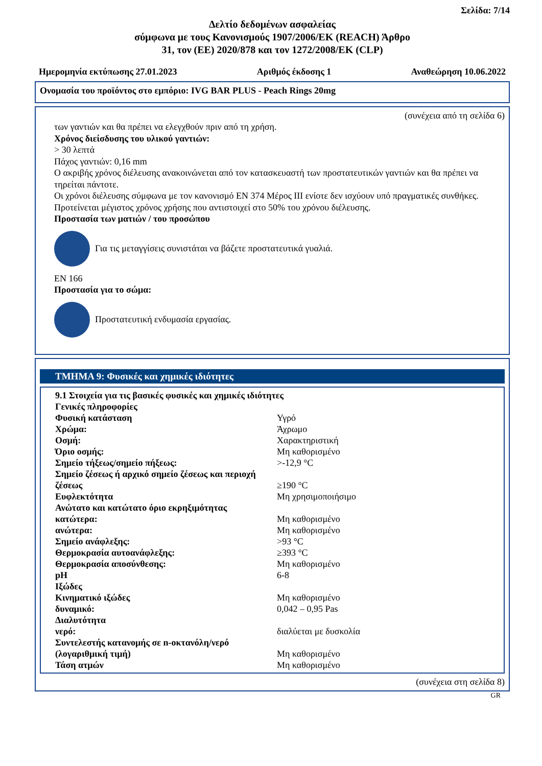Σελίδα: 7/14
Δελτίο δεδομένων ασφαλείας
σύμφωνα με τους Κανονισμούς 1907/2006/ΕΚ (REACH) Άρθρο
31, τον (ΕΕ) 2020/878 και τον 1272/2008/ΕΚ (CLP)
Ημερομηνία εκτύπωσης 27.01.2023 Αριθμός έκδοσης 1 Αναθεώρηση 10.06.2022
Ονομασία του προϊόντος στο εμπόριο: IVG BAR PLUS - Peach Rings 20mg
(συνέχεια από τη σελίδα 6)
των γαντιών και θα πρέπει να ελεγχθούν πριν από τη χρήση.
Χρόνος διείσδυσης του υλικού γαντιών:
> 30 λεπτά
Πάχος γαντιών: 0,16 mm
Ο ακριβής χρόνος διέλευσης ανακοινώνεται από τον κατασκευαστή των προστατευτικών γαντιών και θα πρέπει να τηρείται πάντοτε.
Οι χρόνοι διέλευσης σύμφωνα με τον κανονισμό EN 374 Μέρος III ενίοτε δεν ισχύουν υπό πραγματικές συνθήκες. Προτείνεται μέγιστος χρόνος χρήσης που αντιστοιχεί στο 50% του χρόνου διέλευσης.
Προστασία των ματιών / του προσώπου
Για τις μεταγγίσεις συνιστάται να βάζετε προστατευτικά γυαλιά.
EN 166
Προστασία για το σώμα:
Προστατευτική ενδυμασία εργασίας.
ΤΜΗΜΑ 9: Φυσικές και χημικές ιδιότητες
| 9.1 Στοιχεία για τις βασικές φυσικές και χημικές ιδιότητες | |
| Γενικές πληροφορίες | |
| Φυσική κατάσταση | Υγρό |
| Χρώμα: | Άχρωμο |
| Οσμή: | Χαρακτηριστική |
| Όριο οσμής: | Μη καθορισμένο |
| Σημείο τήξεως/σημείο πήξεως: | >-12,9 °C |
| Σημείο ζέσεως ή αρχικό σημείο ζέσεως και περιοχή ζέσεως | ≥190 °C |
| Ευφλεκτότητα | Μη χρησιμοποιήσιμο |
| Ανώτατο και κατώτατο όριο εκρηξιμότητας | |
| κατώτερα: | Μη καθορισμένο |
| ανώτερα: | Μη καθορισμένο |
| Σημείο ανάφλεξης: | >93 °C |
| Θερμοκρασία αυτοανάφλεξης: | ≥393 °C |
| Θερμοκρασία αποσύνθεσης: | Μη καθορισμένο |
| pH | 6-8 |
| Ιξώδες | |
| Κινηματικό ιξώδες | Μη καθορισμένο |
| δυναμικό: | 0,042 – 0,95 Pas |
| Διαλυτότητα | |
| νερό: | διαλύεται με δυσκολία |
| Συντελεστής κατανομής σε n-οκτανόλη/νερό (λογαριθμική τιμή) | Μη καθορισμένο |
| Τάση ατμών | Μη καθορισμένο |
(συνέχεια στη σελίδα 8)
GR